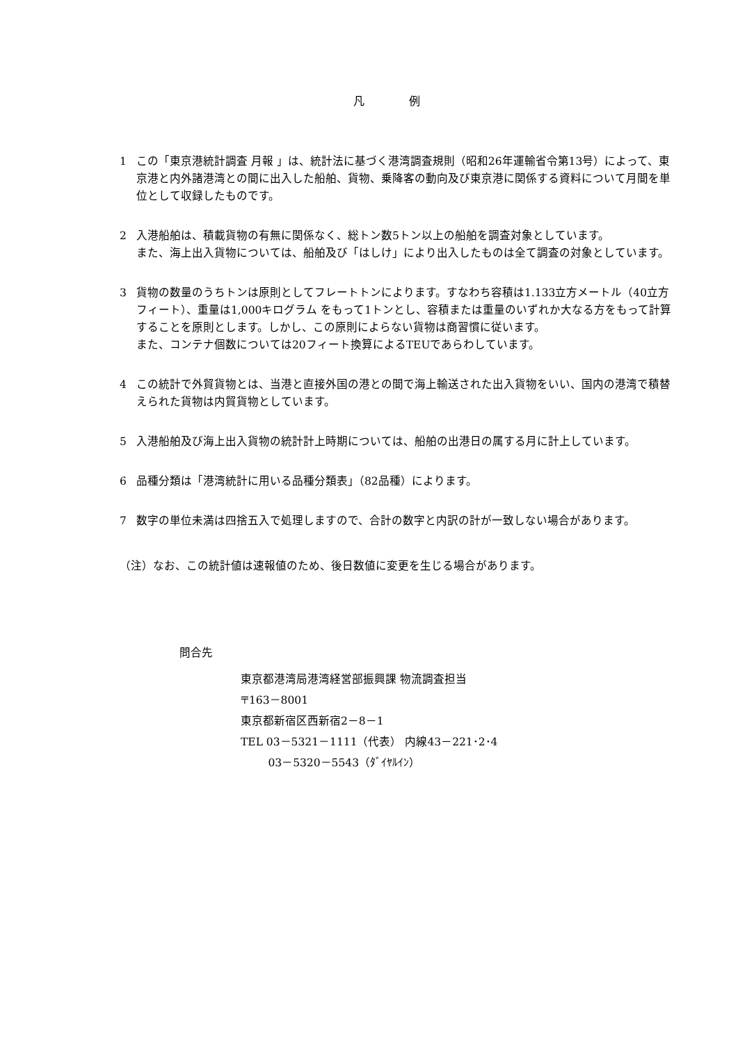凡　　　　例
1 この「東京港統計調査 月報 」は、統計法に基づく港湾調査規則（昭和26年運輸省令第13号）によって、東京港と内外諸港湾との間に出入した船舶、貨物、乗降客の動向及び東京港に関係する資料について月間を単位として収録したものです。
2 入港船舶は、積載貨物の有無に関係なく、総トン数5トン以上の船舶を調査対象としています。
また、海上出入貨物については、船舶及び「はしけ」により出入したものは全て調査の対象としています。
3 貨物の数量のうちトンは原則としてフレートトンによります。すなわち容積は1.133立方メートル（40立方フィート）、重量は1,000キログラム をもって1トンとし、容積または重量のいずれか大なる方をもって計算することを原則とします。しかし、この原則によらない貨物は商習慣に従います。
また、コンテナ個数については20フィート換算によるTEUであらわしています。
4 この統計で外貿貨物とは、当港と直接外国の港との間で海上輸送された出入貨物をいい、国内の港湾で積替えられた貨物は内貿貨物としています。
5 入港船舶及び海上出入貨物の統計計上時期については、船舶の出港日の属する月に計上しています。
6 品種分類は「港湾統計に用いる品種分類表」（82品種）によります。
7 数字の単位未満は四捨五入で処理しますので、合計の数字と内訳の計が一致しない場合があります。
（注）なお、この統計値は速報値のため、後日数値に変更を生じる場合があります。
問合先
東京都港湾局港湾経営部振興課 物流調査担当
〒163－8001
東京都新宿区西新宿2－8－1
TEL 03－5321－1111（代表） 内線43－221･2･4
03－5320－5543（ﾀﾞｲﾔﾙｲﾝ）